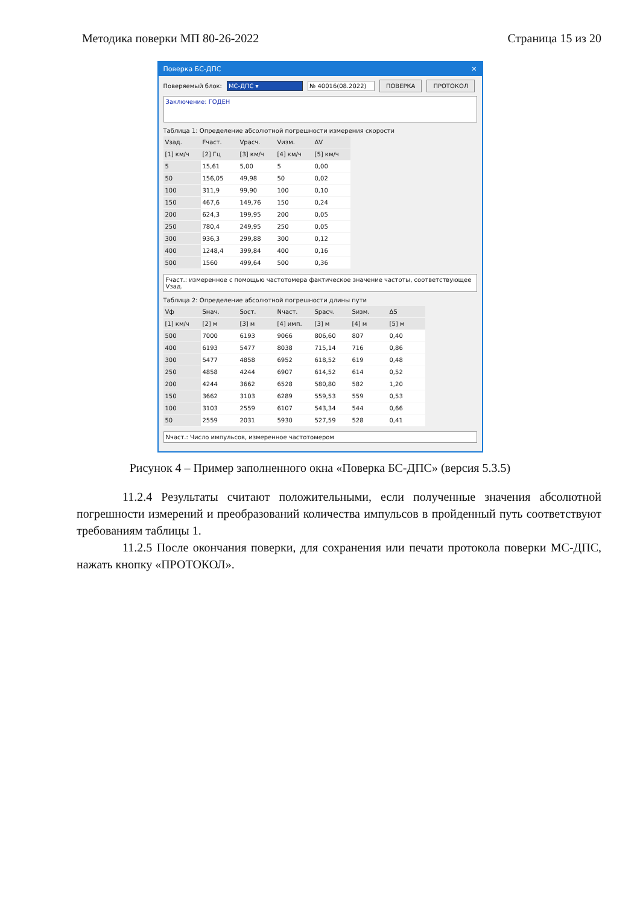Методика поверки МП 80-26-2022 Страница 15 из 20
Поверка БС-ДПС ✕
Поверяемый блок: МС-ДПС ▾ № 40016(08.2022) ПОВЕРКА ПРОТОКОЛ
Заключение: ГОДЕН
Таблица 1: Определение абсолютной погрешности измерения скорости
| Vзад. | Fчаст. | Vрасч. | Vизм. | ΔV |
| --- | --- | --- | --- | --- |
| [1] км/ч | [2] Гц | [3] км/ч | [4] км/ч | [5] км/ч |
| 5 | 15,61 | 5,00 | 5 | 0,00 |
| 50 | 156,05 | 49,98 | 50 | 0,02 |
| 100 | 311,9 | 99,90 | 100 | 0,10 |
| 150 | 467,6 | 149,76 | 150 | 0,24 |
| 200 | 624,3 | 199,95 | 200 | 0,05 |
| 250 | 780,4 | 249,95 | 250 | 0,05 |
| 300 | 936,3 | 299,88 | 300 | 0,12 |
| 400 | 1248,4 | 399,84 | 400 | 0,16 |
| 500 | 1560 | 499,64 | 500 | 0,36 |
Fчаст.: измеренное с помощью частотомера фактическое значение частоты, соответствующее Vзад.
Таблица 2: Определение абсолютной погрешности длины пути
| Vф | Sнач. | Sост. | Nчаст. | Sрасч. | Sизм. | ΔS |
| --- | --- | --- | --- | --- | --- | --- |
| [1] км/ч | [2] м | [3] м | [4] имп. | [3] м | [4] м | [5] м |
| 500 | 7000 | 6193 | 9066 | 806,60 | 807 | 0,40 |
| 400 | 6193 | 5477 | 8038 | 715,14 | 716 | 0,86 |
| 300 | 5477 | 4858 | 6952 | 618,52 | 619 | 0,48 |
| 250 | 4858 | 4244 | 6907 | 614,52 | 614 | 0,52 |
| 200 | 4244 | 3662 | 6528 | 580,80 | 582 | 1,20 |
| 150 | 3662 | 3103 | 6289 | 559,53 | 559 | 0,53 |
| 100 | 3103 | 2559 | 6107 | 543,34 | 544 | 0,66 |
| 50 | 2559 | 2031 | 5930 | 527,59 | 528 | 0,41 |
Nчаст.: Число импульсов, измеренное частотомером
Рисунок 4 – Пример заполненного окна «Поверка БС-ДПС» (версия 5.3.5)
11.2.4 Результаты считают положительными, если полученные значения абсолютной погрешности измерений и преобразований количества импульсов в пройденный путь соответствуют требованиям таблицы 1.
11.2.5 После окончания поверки, для сохранения или печати протокола поверки МС-ДПС, нажать кнопку «ПРОТОКОЛ».